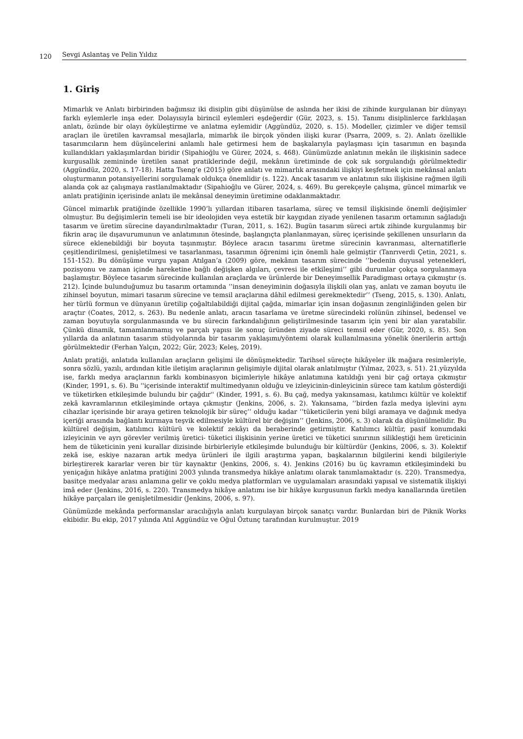120 Sevgi Aslantaş ve Pelin Yıldız
1. Giriş
Mimarlık ve Anlatı birbirinden bağımsız iki disiplin gibi düşünülse de aslında her ikisi de zihinde kurgulanan bir dünyayı farklı eylemlerle inşa eder. Dolayısıyla birincil eylemleri eşdeğerdir (Gür, 2023, s. 15). Tanımı disiplinlerce farklılaşan anlatı, özünde bir olayı öyküleştirme ve anlatma eylemidir (Aggündüz, 2020, s. 15). Modeller, çizimler ve diğer temsil araçları ile üretilen kavramsal mesajlarla, mimarlık ile birçok yönden ilişki kurar (Psarra, 2009, s. 2). Anlatı özellikle tasarımcıların hem düşüncelerini anlamlı hale getirmesi hem de başkalarıyla paylaşması için tasarımın en başında kullandıkları yaklaşımlardan biridir (Sipahioğlu ve Gürer, 2024, s. 468). Günümüzde anlatının mekân ile ilişkisinin sadece kurgusallık zemininde üretilen sanat pratiklerinde değil, mekânın üretiminde de çok sık sorgulandığı görülmektedir (Aggündüz, 2020, s. 17-18). Hatta Tseng’e (2015) göre anlatı ve mimarlık arasındaki ilişkiyi keşfetmek için mekânsal anlatı oluşturmanın potansiyellerini sorgulamak oldukça önemlidir (s. 122). Ancak tasarım ve anlatının sıkı ilişkisine rağmen ilgili alanda çok az çalışmaya rastlanılmaktadır (Sipahioğlu ve Gürer, 2024, s. 469). Bu gerekçeyle çalışma, güncel mimarlık ve anlatı pratiğinin içerisinde anlatı ile mekânsal deneyimin üretimine odaklanmaktadır.
Güncel mimarlık pratiğinde özellikle 1990’lı yıllardan itibaren tasarlama, süreç ve temsil ilişkisinde önemli değişimler olmuştur. Bu değişimlerin temeli ise bir ideolojiden veya estetik bir kaygıdan ziyade yenilenen tasarım ortamının sağladığı tasarım ve üretim sürecine dayandırılmaktadır (Turan, 2011, s. 162). Bugün tasarım süreci artık zihinde kurgulanmış bir fikrin araç ile dışavurumunun ve anlatımının ötesinde, başlangıçta planlanmayan, süreç içerisinde şekillenen unsurların da sürece eklenebildiği bir boyuta taşınmıştır. Böylece aracın tasarımı üretme sürecinin kavranması, alternatiflerle çeşitlendirilmesi, genişletilmesi ve tasarlanması, tasarımın öğrenimi için önemli hale gelmiştir (Tanrıverdi Çetin, 2021, s. 151-152). Bu dönüşüme vurgu yapan Atılgan’a (2009) göre, mekânın tasarım sürecinde ‘’bedenin duyusal yetenekleri, pozisyonu ve zaman içinde hareketine bağlı değişken algıları, çevresi ile etkileşimi’’ gibi durumlar çokça sorgulanmaya başlamıştır. Böylece tasarım sürecinde kullanılan araçlarda ve ürünlerde bir Deneyimsellik Paradigması ortaya çıkmıştır (s. 212). İçinde bulunduğumuz bu tasarım ortamında ‘’insan deneyiminin doğasıyla ilişkili olan yaş, anlatı ve zaman boyutu ile zihinsel boyutun, mimari tasarım sürecine ve temsil araçlarına dâhil edilmesi gerekmektedir’’ (Tseng, 2015, s. 130). Anlatı, her türlü formun ve dünyanın üretilip çoğaltılabildiği dijital çağda, mimarlar için insan doğasının zenginliğinden gelen bir araçtır (Coates, 2012, s. 263). Bu nedenle anlatı, aracın tasarlama ve üretme sürecindeki rolünün zihinsel, bedensel ve zaman boyutuyla sorgulanmasında ve bu sürecin farkındalığının geliştirilmesinde tasarım için yeni bir alan yaratabilir. Çünkü dinamik, tamamlanmamış ve parçalı yapısı ile sonuç üründen ziyade süreci temsil eder (Gür, 2020, s. 85). Son yıllarda da anlatının tasarım stüdyolarında bir tasarım yaklaşımı/yöntemi olarak kullanılmasına yönelik önerilerin arttığı görülmektedir (Ferhan Yalçın, 2022; Gür, 2023; Keleş, 2019).
Anlatı pratiği, anlatıda kullanılan araçların gelişimi ile dönüşmektedir. Tarihsel süreçte hikâyeler ilk mağara resimleriyle, sonra sözlü, yazılı, ardından kitle iletişim araçlarının gelişimiyle dijital olarak anlatılmıştır (Yılmaz, 2023, s. 51). 21.yüzyılda ise, farklı medya araçlarının farklı kombinasyon biçimleriyle hikâye anlatımına katıldığı yeni bir çağ ortaya çıkmıştır (Kinder, 1991, s. 6). Bu ''içerisinde interaktif multimedyanın olduğu ve izleyicinin-dinleyicinin sürece tam katılım gösterdiği ve tüketirken etkileşimde bulundu bir çağdır'' (Kinder, 1991, s. 6). Bu çağ, medya yakınsaması, katılımcı kültür ve kolektif zekâ kavramlarının etkileşiminde ortaya çıkmıştır (Jenkins, 2006, s. 2). Yakınsama, ‘’birden fazla medya işlevini aynı cihazlar içerisinde bir araya getiren teknolojik bir süreç’’ olduğu kadar ‘’tüketicilerin yeni bilgi aramaya ve dağınık medya içeriği arasında bağlantı kurmaya teşvik edilmesiyle kültürel bir değişim’’ (Jenkins, 2006, s. 3) olarak da düşünülmelidir. Bu kültürel değişim, katılımcı kültürü ve kolektif zekâyı da beraberinde getirmiştir. Katılımcı kültür, pasif konumdaki izleyicinin ve ayrı görevler verilmiş üretici- tüketici ilişkisinin yerine üretici ve tüketici sınırının silikleştiği hem üreticinin hem de tüketicinin yeni kurallar dizisinde birbirleriyle etkileşimde bulunduğu bir kültürdür (Jenkins, 2006, s. 3). Kolektif zekâ ise, eskiye nazaran artık medya ürünleri ile ilgili araştırma yapan, başkalarının bilgilerini kendi bilgileriyle birleştirerek kararlar veren bir tür kaynaktır (Jenkins, 2006, s. 4). Jenkins (2016) bu üç kavramın etkileşimindeki bu yeniçağın hikâye anlatma pratiğini 2003 yılında transmedya hikâye anlatımı olarak tanımlamaktadır (s. 220). Transmedya, basitçe medyalar arası anlamına gelir ve çoklu medya platformları ve uygulamaları arasındaki yapısal ve sistematik ilişkiyi imâ eder (Jenkins, 2016, s. 220). Transmedya hikâye anlatımı ise bir hikâye kurgusunun farklı medya kanallarında üretilen hikâye parçaları ile genişletilmesidir (Jenkins, 2006, s. 97).
Günümüzde mekânda performanslar aracılığıyla anlatı kurgulayan birçok sanatçı vardır. Bunlardan biri de Piknik Works ekibidir. Bu ekip, 2017 yılında Atıl Aggündüz ve Oğul Öztunç tarafından kurulmuştur. 2019